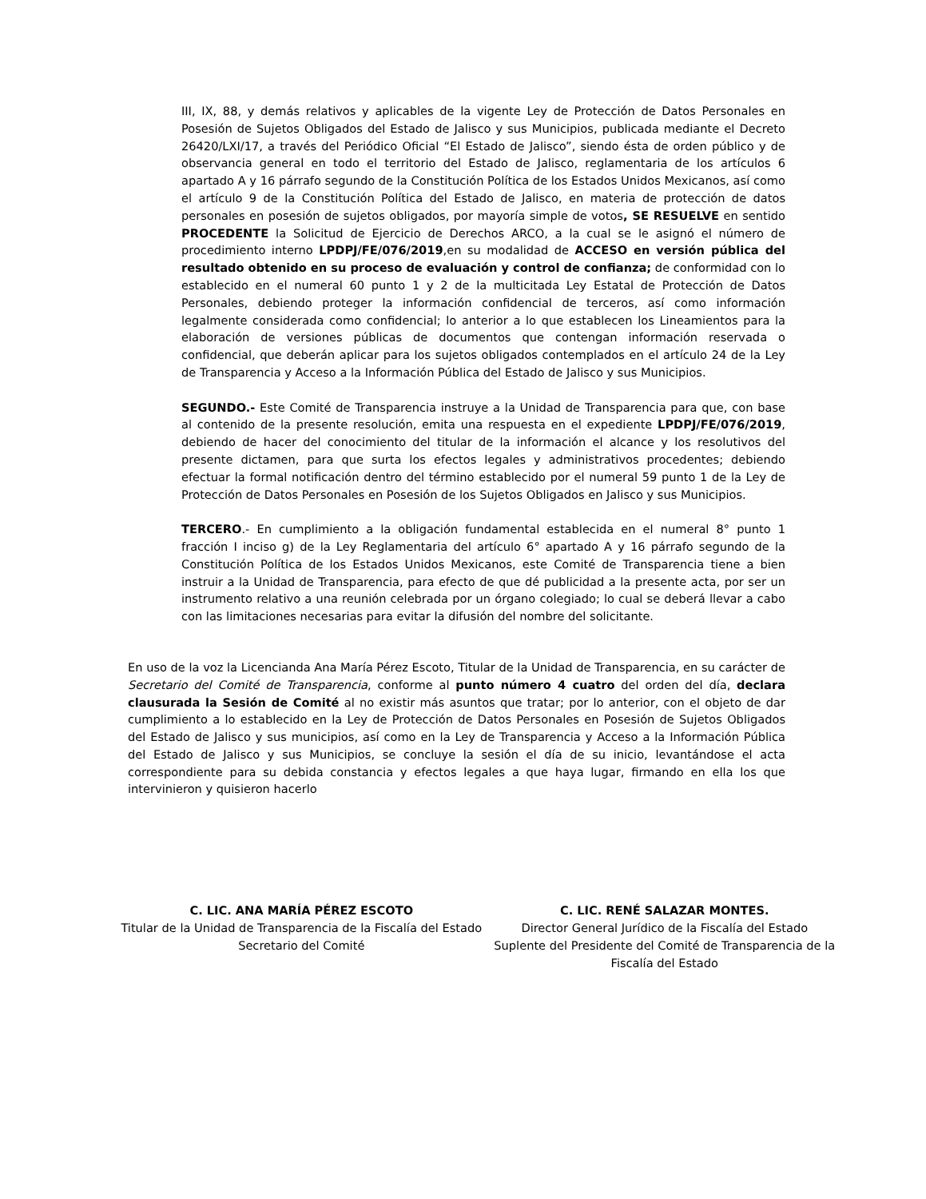III, IX, 88, y demás relativos y aplicables de la vigente Ley de Protección de Datos Personales en Posesión de Sujetos Obligados del Estado de Jalisco y sus Municipios, publicada mediante el Decreto 26420/LXI/17, a través del Periódico Oficial “El Estado de Jalisco”, siendo ésta de orden público y de observancia general en todo el territorio del Estado de Jalisco, reglamentaria de los artículos 6 apartado A y 16 párrafo segundo de la Constitución Política de los Estados Unidos Mexicanos, así como el artículo 9 de la Constitución Política del Estado de Jalisco, en materia de protección de datos personales en posesión de sujetos obligados, por mayoría simple de votos, SE RESUELVE en sentido PROCEDENTE la Solicitud de Ejercicio de Derechos ARCO, a la cual se le asignó el número de procedimiento interno LPDPJ/FE/076/2019,en su modalidad de ACCESO en versión pública del resultado obtenido en su proceso de evaluación y control de confianza; de conformidad con lo establecido en el numeral 60 punto 1 y 2 de la multicitada Ley Estatal de Protección de Datos Personales, debiendo proteger la información confidencial de terceros, así como información legalmente considerada como confidencial; lo anterior a lo que establecen los Lineamientos para la elaboración de versiones públicas de documentos que contengan información reservada o confidencial, que deberán aplicar para los sujetos obligados contemplados en el artículo 24 de la Ley de Transparencia y Acceso a la Información Pública del Estado de Jalisco y sus Municipios.
SEGUNDO.- Este Comité de Transparencia instruye a la Unidad de Transparencia para que, con base al contenido de la presente resolución, emita una respuesta en el expediente LPDPJ/FE/076/2019, debiendo de hacer del conocimiento del titular de la información el alcance y los resolutivos del presente dictamen, para que surta los efectos legales y administrativos procedentes; debiendo efectuar la formal notificación dentro del término establecido por el numeral 59 punto 1 de la Ley de Protección de Datos Personales en Posesión de los Sujetos Obligados en Jalisco y sus Municipios.
TERCERO.- En cumplimiento a la obligación fundamental establecida en el numeral 8° punto 1 fracción I inciso g) de la Ley Reglamentaria del artículo 6° apartado A y 16 párrafo segundo de la Constitución Política de los Estados Unidos Mexicanos, este Comité de Transparencia tiene a bien instruir a la Unidad de Transparencia, para efecto de que dé publicidad a la presente acta, por ser un instrumento relativo a una reunión celebrada por un órgano colegiado; lo cual se deberá llevar a cabo con las limitaciones necesarias para evitar la difusión del nombre del solicitante.
En uso de la voz la Licencianda Ana María Pérez Escoto, Titular de la Unidad de Transparencia, en su carácter de Secretario del Comité de Transparencia, conforme al punto número 4 cuatro del orden del día, declara clausurada la Sesión de Comité al no existir más asuntos que tratar; por lo anterior, con el objeto de dar cumplimiento a lo establecido en la Ley de Protección de Datos Personales en Posesión de Sujetos Obligados del Estado de Jalisco y sus municipios, así como en la Ley de Transparencia y Acceso a la Información Pública del Estado de Jalisco y sus Municipios, se concluye la sesión el día de su inicio, levantándose el acta correspondiente para su debida constancia y efectos legales a que haya lugar, firmando en ella los que intervinieron y quisieron hacerlo
C. LIC. ANA MARÍA PÉREZ ESCOTO
Titular de la Unidad de Transparencia de la Fiscalía del Estado
Secretario del Comité
C. LIC. RENÉ SALAZAR MONTES.
Director General Jurídico de la Fiscalía del Estado
Suplente del Presidente del Comité de Transparencia de la Fiscalía del Estado